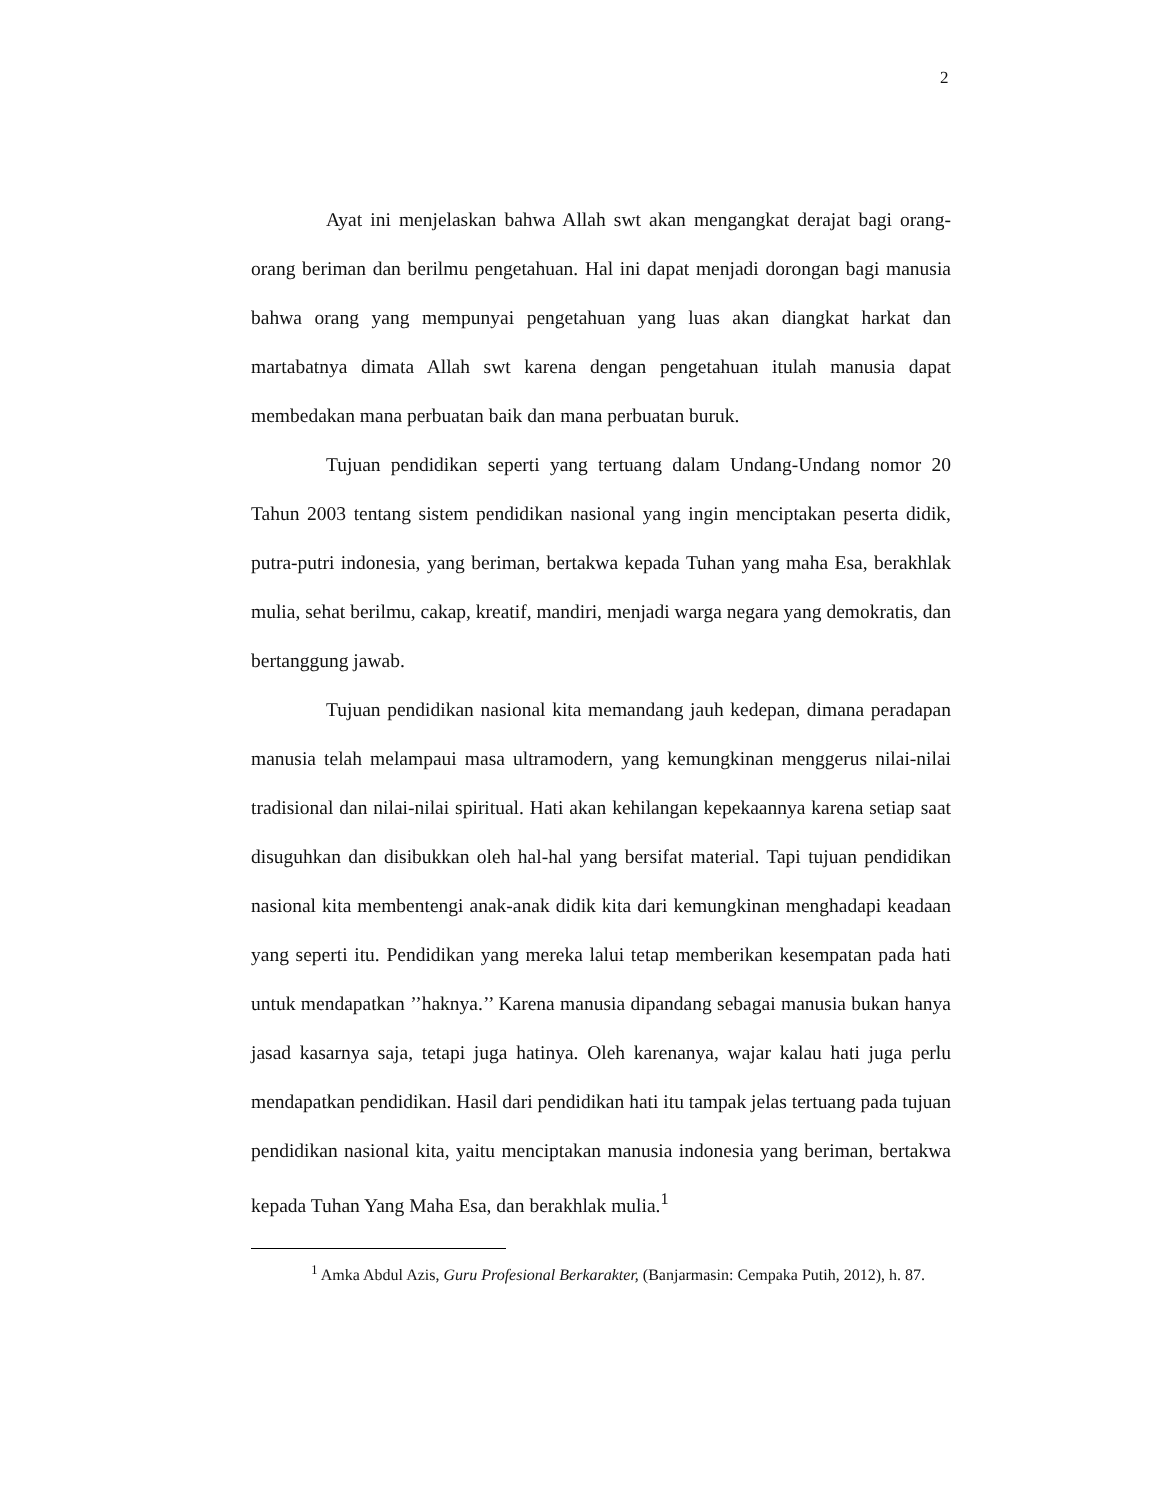2
Ayat ini menjelaskan bahwa Allah swt akan mengangkat derajat bagi orang-orang beriman dan berilmu pengetahuan. Hal ini dapat menjadi dorongan bagi manusia bahwa orang yang mempunyai pengetahuan yang luas akan diangkat harkat dan martabatnya dimata Allah swt karena dengan pengetahuan itulah manusia dapat membedakan mana perbuatan baik dan mana perbuatan buruk.
Tujuan pendidikan seperti yang tertuang dalam Undang-Undang nomor 20 Tahun 2003 tentang sistem pendidikan nasional yang ingin menciptakan peserta didik, putra-putri indonesia, yang beriman, bertakwa kepada Tuhan yang maha Esa, berakhlak mulia, sehat berilmu, cakap, kreatif, mandiri, menjadi warga negara yang demokratis, dan bertanggung jawab.
Tujuan pendidikan nasional kita memandang jauh kedepan, dimana peradapan manusia telah melampaui masa ultramodern, yang kemungkinan menggerus nilai-nilai tradisional dan nilai-nilai spiritual. Hati akan kehilangan kepekaannya karena setiap saat disuguhkan dan disibukkan oleh hal-hal yang bersifat material. Tapi tujuan pendidikan nasional kita membentengi anak-anak didik kita dari kemungkinan menghadapi keadaan yang seperti itu. Pendidikan yang mereka lalui tetap memberikan kesempatan pada hati untuk mendapatkan ’’haknya.’’ Karena manusia dipandang sebagai manusia bukan hanya jasad kasarnya saja, tetapi juga hatinya. Oleh karenanya, wajar kalau hati juga perlu mendapatkan pendidikan. Hasil dari pendidikan hati itu tampak jelas tertuang pada tujuan pendidikan nasional kita, yaitu menciptakan manusia indonesia yang beriman, bertakwa kepada Tuhan Yang Maha Esa, dan berakhlak mulia.<sup>1</sup>
<sup>1</sup> Amka Abdul Azis, Guru Profesional Berkarakter, (Banjarmasin: Cempaka Putih, 2012), h. 87.